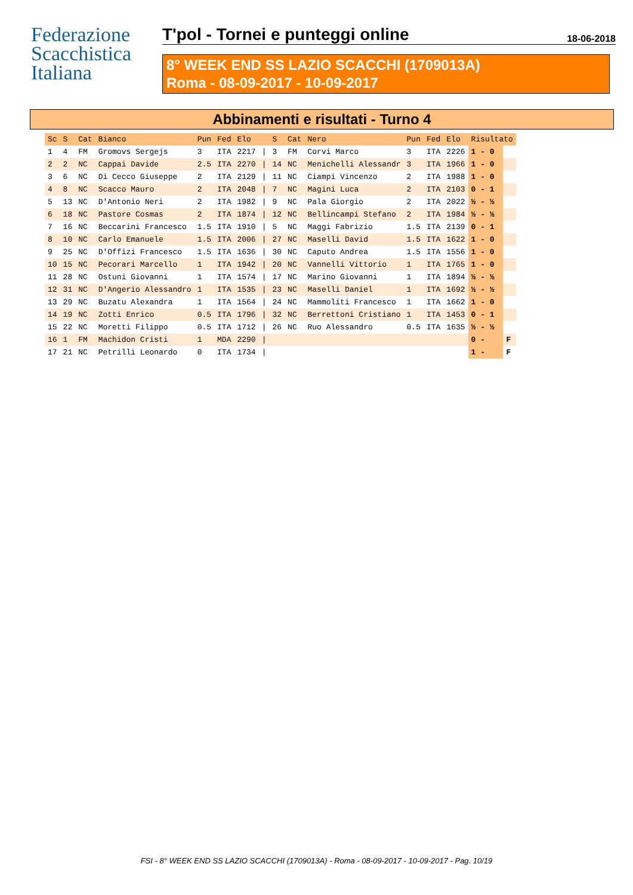Federazione
Scacchistica
Italiana
T'pol - Tornei e punteggi online 18-06-2018
8° WEEK END SS LAZIO SCACCHI (1709013A)
Roma - 08-09-2017 - 10-09-2017
Abbinamenti e risultati - Turno 4
| Sc | S | Cat | Bianco | Pun | Fed | Elo | | S | Cat | Nero | Pun | Fed | Elo | Risultato | |
| --- | --- | --- | --- | --- | --- | --- | --- | --- | --- | --- | --- | --- | --- | --- | --- |
| 1 | 4 | FM | Gromovs Sergejs | 3 | ITA | 2217 | / | 3 | FM | Corvi Marco | 3 | ITA | 2226 | 1 - 0 | |
| 2 | 2 | NC | Cappai Davide | 2.5 | ITA | 2270 | / | 14 | NC | Menichelli Alessandr | 3 | ITA | 1966 | 1 - 0 | |
| 3 | 6 | NC | Di Cecco Giuseppe | 2 | ITA | 2129 | / | 11 | NC | Ciampi Vincenzo | 2 | ITA | 1988 | 1 - 0 | |
| 4 | 8 | NC | Scacco Mauro | 2 | ITA | 2048 | / | 7 | NC | Magini Luca | 2 | ITA | 2103 | 0 - 1 | |
| 5 | 13 | NC | D'Antonio Neri | 2 | ITA | 1982 | / | 9 | NC | Pala Giorgio | 2 | ITA | 2022 | ½ - ½ | |
| 6 | 18 | NC | Pastore Cosmas | 2 | ITA | 1874 | / | 12 | NC | Bellincampi Stefano | 2 | ITA | 1984 | ½ - ½ | |
| 7 | 16 | NC | Beccarini Francesco | 1.5 | ITA | 1910 | / | 5 | NC | Maggi Fabrizio | 1.5 | ITA | 2139 | 0 - 1 | |
| 8 | 10 | NC | Carlo Emanuele | 1.5 | ITA | 2006 | / | 27 | NC | Maselli David | 1.5 | ITA | 1622 | 1 - 0 | |
| 9 | 25 | NC | D'Offizi Francesco | 1.5 | ITA | 1636 | / | 30 | NC | Caputo Andrea | 1.5 | ITA | 1556 | 1 - 0 | |
| 10 | 15 | NC | Pecorari Marcello | 1 | ITA | 1942 | / | 20 | NC | Vannelli Vittorio | 1 | ITA | 1765 | 1 - 0 | |
| 11 | 28 | NC | Ostuni Giovanni | 1 | ITA | 1574 | / | 17 | NC | Marino Giovanni | 1 | ITA | 1894 | ½ - ½ | |
| 12 | 31 | NC | D'Angerio Alessandro | 1 | ITA | 1535 | / | 23 | NC | Maselli Daniel | 1 | ITA | 1692 | ½ - ½ | |
| 13 | 29 | NC | Buzatu Alexandra | 1 | ITA | 1564 | / | 24 | NC | Mammoliti Francesco | 1 | ITA | 1662 | 1 - 0 | |
| 14 | 19 | NC | Zotti Enrico | 0.5 | ITA | 1796 | / | 32 | NC | Berrettoni Cristiano | 1 | ITA | 1453 | 0 - 1 | |
| 15 | 22 | NC | Moretti Filippo | 0.5 | ITA | 1712 | / | 26 | NC | Ruo Alessandro | 0.5 | ITA | 1635 | ½ - ½ | |
| 16 | 1 | FM | Machidon Cristi | 1 | MDA | 2290 | / | | | | | | | 0 - | F |
| 17 | 21 | NC | Petrilli Leonardo | 0 | ITA | 1734 | / | | | | | | | 1 - | F |
FSI - 8° WEEK END SS LAZIO SCACCHI (1709013A) - Roma - 08-09-2017 - 10-09-2017 - Pag. 10/19